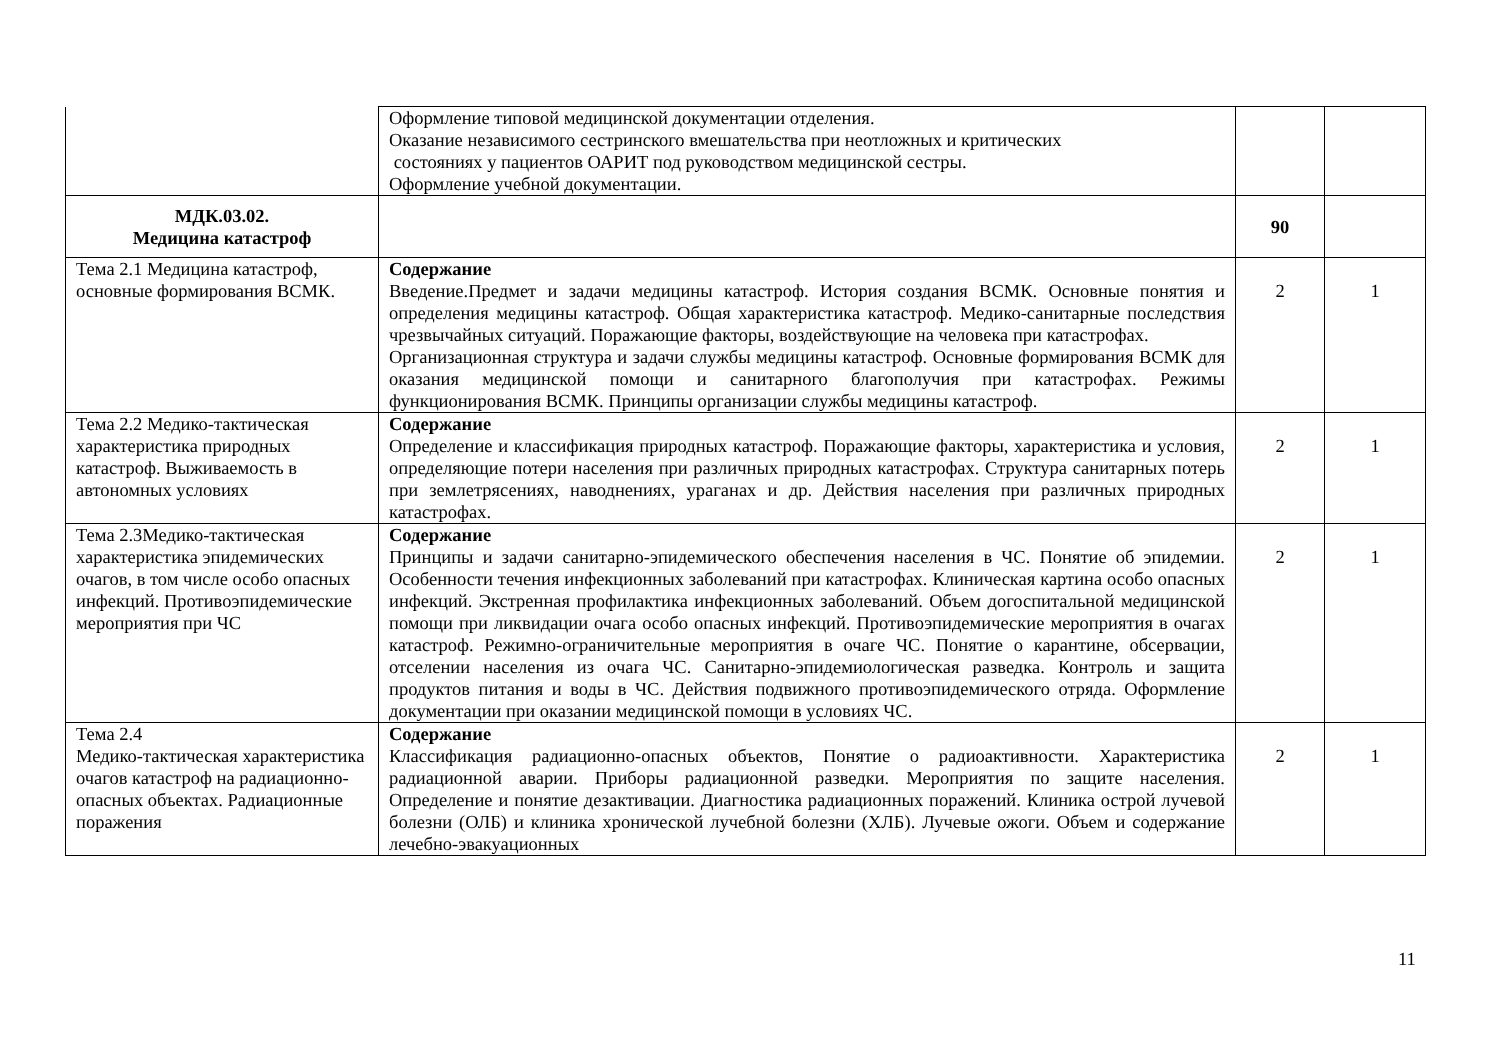| | Оформление типовой медицинской документации отделения. Оказание независимого сестринского вмешательства при неотложных и критических состояниях у пациентов ОАРИТ под руководством медицинской сестры. Оформление учебной документации. | | |
| МДК.03.02. Медицина катастроф | | 90 | |
| Тема 2.1 Медицина катастроф, основные формирования ВСМК. | Содержание Введение.Предмет и задачи медицины катастроф. История создания ВСМК. Основные понятия и определения медицины катастроф. Общая характеристика катастроф. Медико-санитарные последствия чрезвычайных ситуаций. Поражающие факторы, воздействующие на человека при катастрофах. Организационная структура и задачи службы медицины катастроф. Основные формирования ВСМК для оказания медицинской помощи и санитарного благополучия при катастрофах. Режимы функционирования ВСМК. Принципы организации службы медицины катастроф. | 2 | 1 |
| Тема 2.2 Медико-тактическая характеристика природных катастроф. Выживаемость в автономных условиях | Содержание Определение и классификация природных катастроф. Поражающие факторы, характеристика и условия, определяющие потери населения при различных природных катастрофах. Структура санитарных потерь при землетрясениях, наводнениях, ураганах и др. Действия населения при различных природных катастрофах. | 2 | 1 |
| Тема 2.3Медико-тактическая характеристика эпидемических очагов, в том числе особо опасных инфекций. Противоэпидемические мероприятия при ЧС | Содержание Принципы и задачи санитарно-эпидемического обеспечения населения в ЧС. Понятие об эпидемии. Особенности течения инфекционных заболеваний при катастрофах. Клиническая картина особо опасных инфекций. Экстренная профилактика инфекционных заболеваний. Объем догоспитальной медицинской помощи при ликвидации очага особо опасных инфекций. Противоэпидемические мероприятия в очагах катастроф. Режимно-ограничительные мероприятия в очаге ЧС. Понятие о карантине, обсервации, отселении населения из очага ЧС. Санитарно-эпидемиологическая разведка. Контроль и защита продуктов питания и воды в ЧС. Действия подвижного противоэпидемического отряда. Оформление документации при оказании медицинской помощи в условиях ЧС. | 2 | 1 |
| Тема 2.4 Медико-тактическая характеристика очагов катастроф на радиационно-опасных объектах. Радиационные поражения | Содержание Классификация радиационно-опасных объектов, Понятие о радиоактивности. Характеристика радиационной аварии. Приборы радиационной разведки. Мероприятия по защите населения. Определение и понятие дезактивации. Диагностика радиационных поражений. Клиника острой лучевой болезни (ОЛБ) и клиника хронической лучебной болезни (ХЛБ). Лучевые ожоги. Объем и содержание лечебно-эвакуационных | 2 | 1 |
11